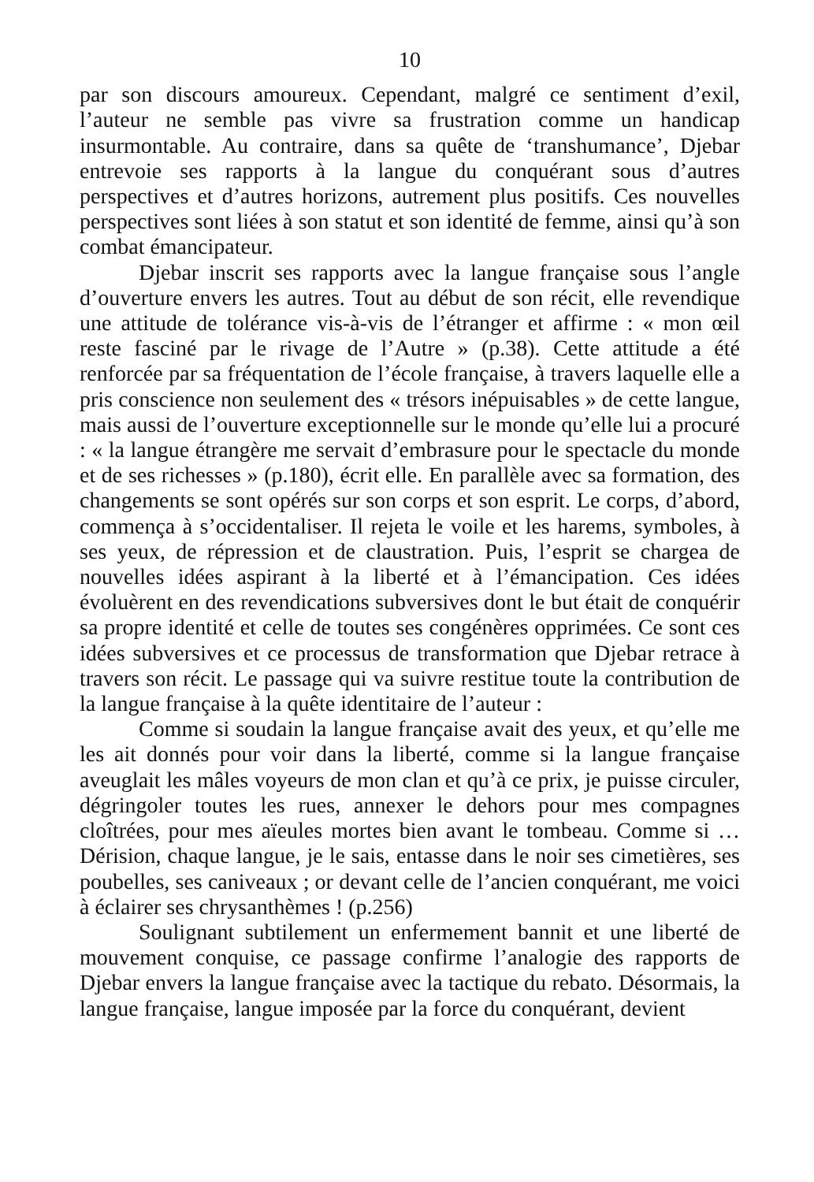10
par son discours amoureux. Cependant, malgré ce sentiment d’exil, l’auteur ne semble pas vivre sa frustration comme un handicap insurmontable. Au contraire, dans sa quête de ‘transhumance’, Djebar entrevoie ses rapports à la langue du conquérant sous d’autres perspectives et d’autres horizons, autrement plus positifs. Ces nouvelles perspectives sont liées à son statut et son identité de femme, ainsi qu’à son combat émancipateur.
Djebar inscrit ses rapports avec la langue française sous l’angle d’ouverture envers les autres. Tout au début de son récit, elle revendique une attitude de tolérance vis-à-vis de l’étranger et affirme : « mon œil reste fasciné par le rivage de l’Autre » (p.38). Cette attitude a été renforcée par sa fréquentation de l’école française, à travers laquelle elle a pris conscience non seulement des « trésors inépuisables » de cette langue, mais aussi de l’ouverture exceptionnelle sur le monde qu’elle lui a procuré : « la langue étrangère me servait d’embrasure pour le spectacle du monde et de ses richesses » (p.180), écrit elle. En parallèle avec sa formation, des changements se sont opérés sur son corps et son esprit. Le corps, d’abord, commença à s’occidentaliser. Il rejeta le voile et les harems, symboles, à ses yeux, de répression et de claustration. Puis, l’esprit se chargea de nouvelles idées aspirant à la liberté et à l’émancipation. Ces idées évoluèrent en des revendications subversives dont le but était de conquérir sa propre identité et celle de toutes ses congénères opprimées. Ce sont ces idées subversives et ce processus de transformation que Djebar retrace à travers son récit. Le passage qui va suivre restitue toute la contribution de la langue française à la quête identitaire de l’auteur :
Comme si soudain la langue française avait des yeux, et qu’elle me les ait donnés pour voir dans la liberté, comme si la langue française aveuglait les mâles voyeurs de mon clan et qu’à ce prix, je puisse circuler, dégringoler toutes les rues, annexer le dehors pour mes compagnes cloîtrées, pour mes aïeules mortes bien avant le tombeau. Comme si …Dérision, chaque langue, je le sais, entasse dans le noir ses cimetières, ses poubelles, ses caniveaux ; or devant celle de l’ancien conquérant, me voici à éclairer ses chrysanthèmes ! (p.256)
Soulignant subtilement un enfermement bannit et une liberté de mouvement conquise, ce passage confirme l’analogie des rapports de Djebar envers la langue française avec la tactique du rebato. Désormais, la langue française, langue imposée par la force du conquérant, devient